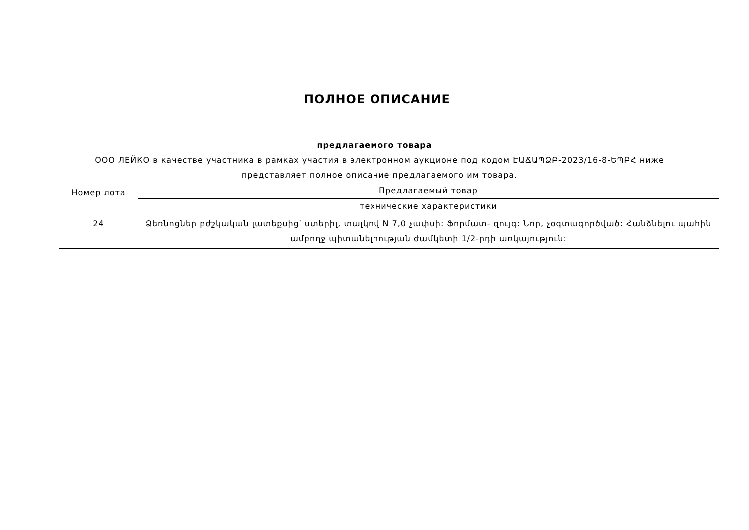ПОЛНОЕ ОПИСАНИЕ
предлагаемого товара
ООО ЛЕЙКО в качестве участника в рамках участия в электронном аукционе под кодом ԷԱՃԱՊՁԲ-2023/16-8-ԵՊԲՀ ниже представляет полное описание предлагаемого им товара.
| Номер лота | Предлагаемый товар |
| | технические характеристики |
| 24 | Ձեռնոցներ բժշկական լատեքսից՝ ստերիլ, տալկով N 7,0 չափսի: Ֆորմատ- զույգ: Նոր, չօգտագործված: Հանձնելու պահին ամբողջ պիտանելիության ժամկետի 1/2-րդի առկայություն: |